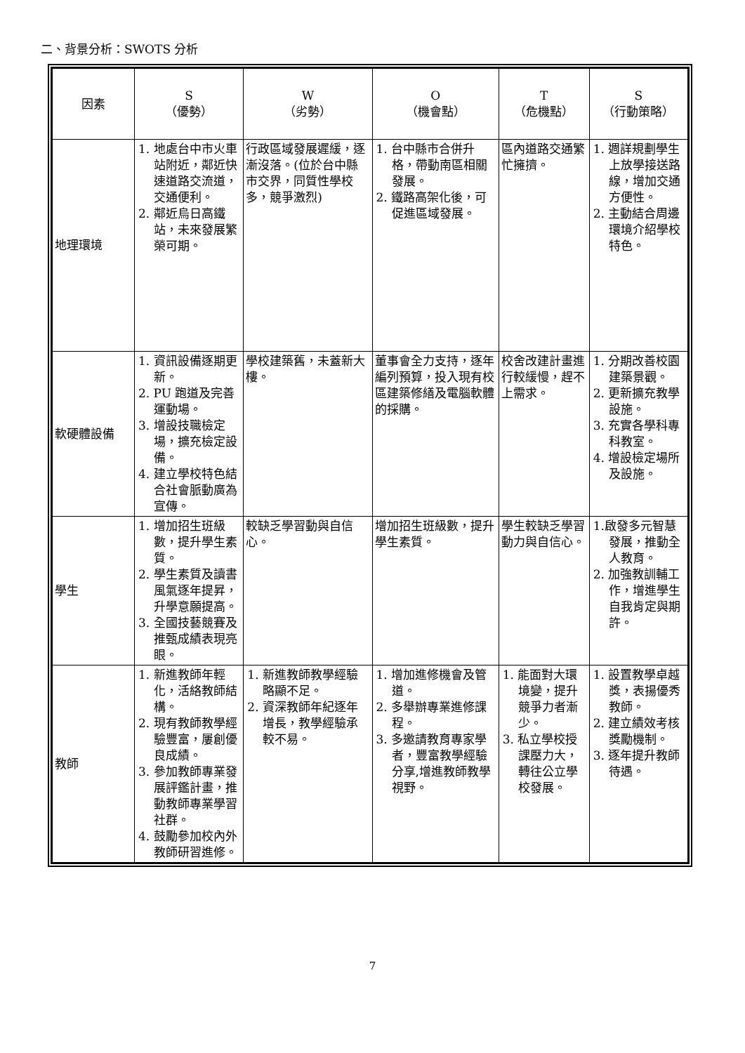二、背景分析：SWOTS 分析
| 因素 | S （優勢） | W （劣勢） | O （機會點） | T （危機點） | S （行動策略） |
| --- | --- | --- | --- | --- | --- |
| 地理環境 | 1. 地處台中市火車站附近，鄰近快速道路交流道，交通便利。 2. 鄰近烏日高鐵站，未來發展繁榮可期。 | 行政區域發展遲緩，逐漸沒落。(位於台中縣市交界，同質性學校多，競爭激烈) | 1. 台中縣市合併升格，帶動南區相關發展。 2. 鐵路高架化後，可促進區域發展。 | 區內道路交通繁忙擁擠。 | 1. 週詳規劃學生上放學接送路線，增加交通方便性。 2. 主動結合周邊環境介紹學校特色。 |
| 軟硬體設備 | 1. 資訊設備逐期更新。 2. PU 跑道及完善運動場。 3. 增設技職檢定場，擴充檢定設備。 4. 建立學校特色結合社會脈動廣為宣傳。 | 學校建築舊，未蓋新大樓。 | 董事會全力支持，逐年編列預算，投入現有校區建築修繕及電腦軟體的採購。 | 校舍改建計畫進行較緩慢，趕不上需求。 | 1. 分期改善校園建築景觀。 2. 更新擴充教學設施。 3. 充實各學科專科教室。 4. 增設檢定場所及設施。 |
| 學生 | 1. 增加招生班級數，提升學生素質。 2. 學生素質及讀書風氣逐年提昇，升學意願提高。 3. 全國技藝競賽及推甄成績表現亮眼。 | 較缺乏學習動與自信心。 | 增加招生班級數，提升學生素質。 | 學生較缺乏學習動力與自信心。 | 1.啟發多元智慧發展，推動全人教育。 2. 加強教訓輔工作，增進學生自我肯定與期許。 |
| 教師 | 1. 新進教師年輕化，活絡教師結構。 2. 現有教師教學經驗豐富，屢創優良成績。 3. 參加教師專業發展評鑑計畫，推動教師專業學習社群。 4. 鼓勵參加校內外教師研習進修。 | 1. 新進教師教學經驗略顯不足。 2. 資深教師年紀逐年增長，教學經驗承較不易。 | 1. 增加進修機會及管道。 2. 多舉辦專業進修課程。 3. 多邀請教育專家學者，豐富教學經驗分享,增進教師教學視野。 | 1. 能面對大環境變，提升競爭力者漸少。 3. 私立學校授課壓力大，轉往公立學校發展。 | 1. 設置教學卓越獎，表揚優秀教師。 2. 建立績效考核獎勵機制。 3. 逐年提升教師待遇。 |
7